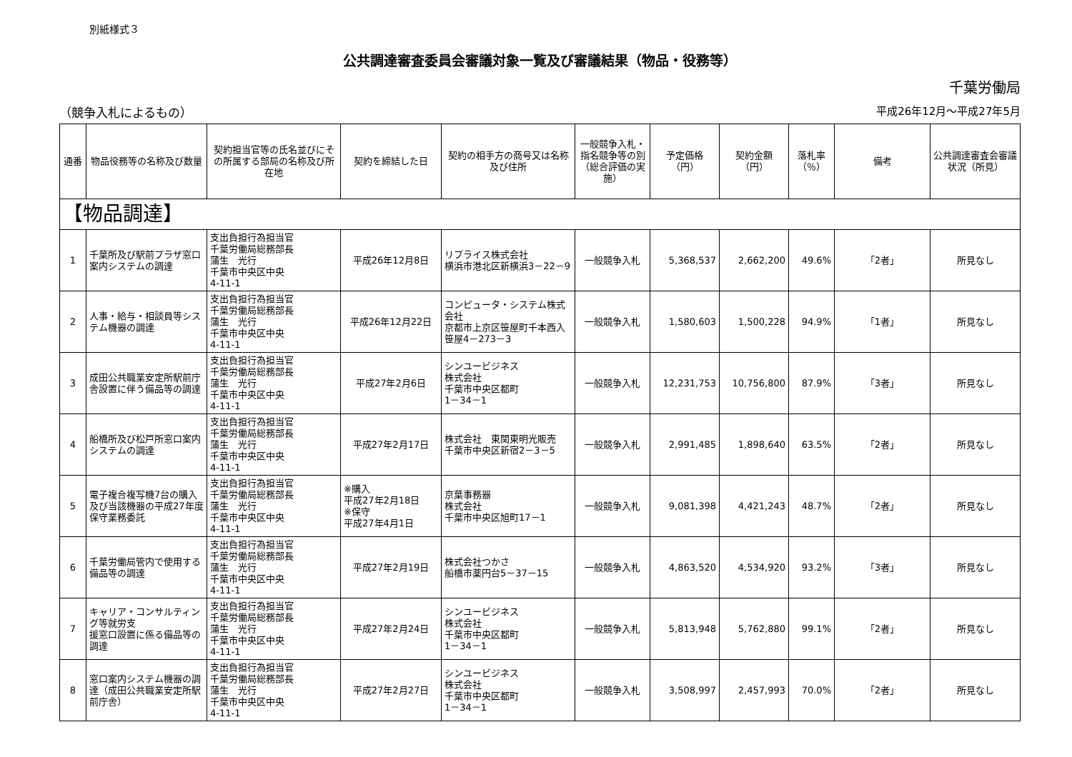別紙様式３
公共調達審査委員会審議対象一覧及び審議結果（物品・役務等）
千葉労働局
（競争入札によるもの） 平成26年12月～平成27年5月
| 通番 | 物品役務等の名称及び数量 | 契約担当官等の氏名並びにその所属する部局の名称及び所在地 | 契約を締結した日 | 契約の相手方の商号又は名称及び住所 | 一般競争入札・指名競争等の別（総合評価の実施） | 予定価格（円） | 契約金額（円） | 落札率（％） | 備考 | 公共調達審査会審議状況（所見） |
| --- | --- | --- | --- | --- | --- | --- | --- | --- | --- | --- |
| 【物品調達】 | | | | | | | | | | |
| 1 | 千葉所及び駅前プラザ窓口案内システムの調達 | 支出負担行為担当官 千葉労働局総務部長 蒲生 光行 千葉市中央区中央 4-11-1 | 平成26年12月8日 | リプライス株式会社 横浜市港北区新横浜3－22－9 | 一般競争入札 | 5,368,537 | 2,662,200 | 49.6% | 「2者」 | 所見なし |
| 2 | 人事・給与・相談員等システム機器の調達 | 支出負担行為担当官 千葉労働局総務部長 蒲生 光行 千葉市中央区中央 4-11-1 | 平成26年12月22日 | コンピュータ・システム株式会社 京都市上京区笹屋町千本西入笹屋4－273－3 | 一般競争入札 | 1,580,603 | 1,500,228 | 94.9% | 「1者」 | 所見なし |
| 3 | 成田公共職業安定所駅前庁舎設置に伴う備品等の調達 | 支出負担行為担当官 千葉労働局総務部長 蒲生 光行 千葉市中央区中央 4-11-1 | 平成27年2月6日 | シンユービジネス 株式会社 千葉市中央区都町 1－34－1 | 一般競争入札 | 12,231,753 | 10,756,800 | 87.9% | 「3者」 | 所見なし |
| 4 | 船橋所及び松戸所窓口案内システムの調達 | 支出負担行為担当官 千葉労働局総務部長 蒲生 光行 千葉市中央区中央 4-11-1 | 平成27年2月17日 | 株式会社 東関東明光販売 千葉市中央区新宿2－3－5 | 一般競争入札 | 2,991,485 | 1,898,640 | 63.5% | 「2者」 | 所見なし |
| 5 | 電子複合複写機7台の購入及び当該機器の平成27年度保守業務委託 | 支出負担行為担当官 千葉労働局総務部長 蒲生 光行 千葉市中央区中央 4-11-1 | ※購入 平成27年2月18日 ※保守 平成27年4月1日 | 京葉事務器 株式会社 千葉市中央区旭町17－1 | 一般競争入札 | 9,081,398 | 4,421,243 | 48.7% | 「2者」 | 所見なし |
| 6 | 千葉労働局管内で使用する備品等の調達 | 支出負担行為担当官 千葉労働局総務部長 蒲生 光行 千葉市中央区中央 4-11-1 | 平成27年2月19日 | 株式会社つかさ 船橋市薬円台5－37－15 | 一般競争入札 | 4,863,520 | 4,534,920 | 93.2% | 「3者」 | 所見なし |
| 7 | キャリア・コンサルティング等就労支 援窓口設置に係る備品等の調達 | 支出負担行為担当官 千葉労働局総務部長 蒲生 光行 千葉市中央区中央 4-11-1 | 平成27年2月24日 | シンユービジネス 株式会社 千葉市中央区都町 1－34－1 | 一般競争入札 | 5,813,948 | 5,762,880 | 99.1% | 「2者」 | 所見なし |
| 8 | 窓口案内システム機器の調達（成田公共職業安定所駅前庁舎） | 支出負担行為担当官 千葉労働局総務部長 蒲生 光行 千葉市中央区中央 4-11-1 | 平成27年2月27日 | シンユービジネス 株式会社 千葉市中央区都町 1－34－1 | 一般競争入札 | 3,508,997 | 2,457,993 | 70.0% | 「2者」 | 所見なし |